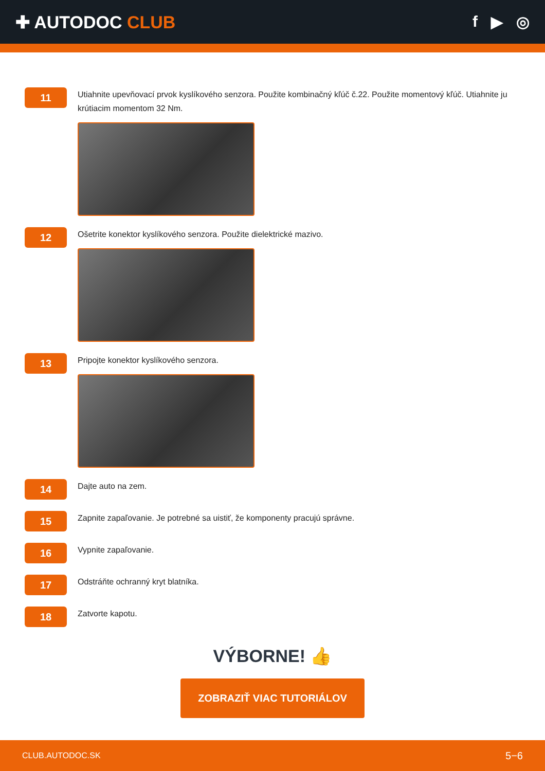✚ AUTODOC CLUB f ▶ ◎
11
Utiahnite upevňovací prvok kyslíkového senzora. Použite kombinačný kľúč č.22. Použite momentový kľúč. Utiahnite ju krútiacim momentom 32 Nm.
12
Ošetrite konektor kyslíkového senzora. Použite dielektrické mazivo.
13
Pripojte konektor kyslíkového senzora.
14
Dajte auto na zem.
15
Zapnite zapaľovanie. Je potrebné sa uistiť, že komponenty pracujú správne.
16
Vypnite zapaľovanie.
17
Odstráňte ochranný kryt blatníka.
18
Zatvorte kapotu.
VÝBORNE! 👍
ZOBRAZIŤ VIAC TUTORIÁLOV
CLUB.AUTODOC.SK 5−6